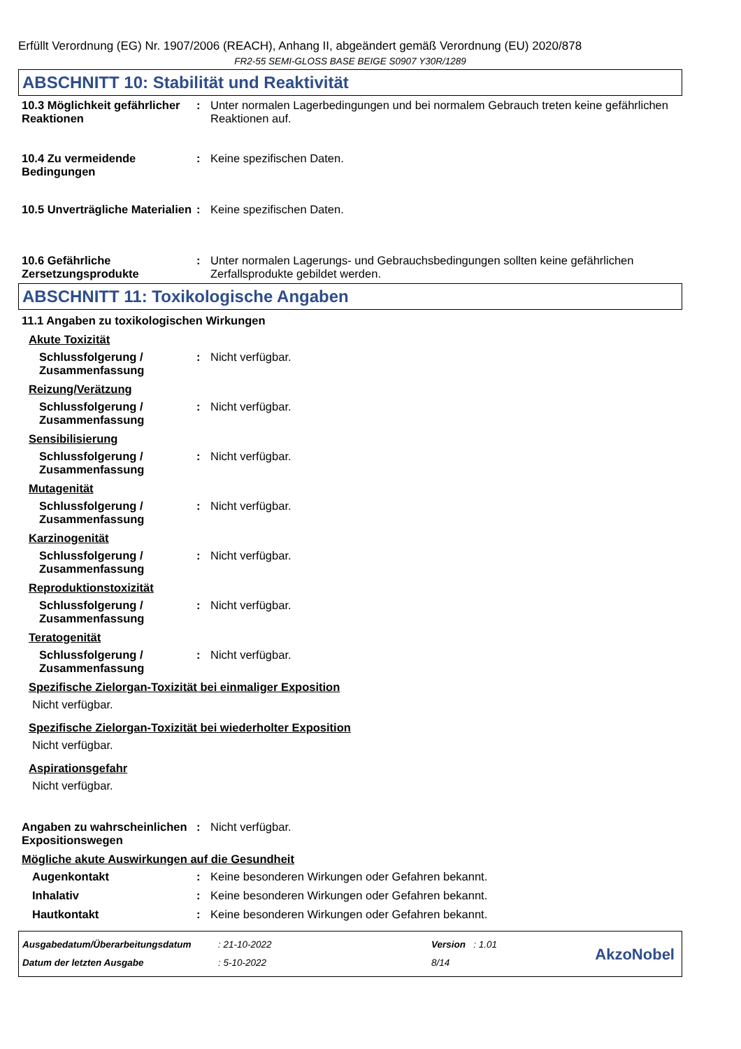Erfüllt Verordnung (EG) Nr. 1907/2006 (REACH), Anhang II, abgeändert gemäß Verordnung (EU) 2020/878
FR2-55 SEMI-GLOSS BASE BEIGE S0907 Y30R/1289
ABSCHNITT 10: Stabilität und Reaktivität
10.3 Möglichkeit gefährlicher Reaktionen
: Unter normalen Lagerbedingungen und bei normalem Gebrauch treten keine gefährlichen Reaktionen auf.
10.4 Zu vermeidende Bedingungen
: Keine spezifischen Daten.
10.5 Unverträgliche Materialien
: Keine spezifischen Daten.
10.6 Gefährliche Zersetzungsprodukte
: Unter normalen Lagerungs- und Gebrauchsbedingungen sollten keine gefährlichen Zerfallsprodukte gebildet werden.
ABSCHNITT 11: Toxikologische Angaben
11.1 Angaben zu toxikologischen Wirkungen
Akute Toxizität
Schlussfolgerung / Zusammenfassung
: Nicht verfügbar.
Reizung/Verätzung
Schlussfolgerung / Zusammenfassung
: Nicht verfügbar.
Sensibilisierung
Schlussfolgerung / Zusammenfassung
: Nicht verfügbar.
Mutagenität
Schlussfolgerung / Zusammenfassung
: Nicht verfügbar.
Karzinogenität
Schlussfolgerung / Zusammenfassung
: Nicht verfügbar.
Reproduktionstoxizität
Schlussfolgerung / Zusammenfassung
: Nicht verfügbar.
Teratogenität
Schlussfolgerung / Zusammenfassung
: Nicht verfügbar.
Spezifische Zielorgan-Toxizität bei einmaliger Exposition
Nicht verfügbar.
Spezifische Zielorgan-Toxizität bei wiederholter Exposition
Nicht verfügbar.
Aspirationsgefahr
Nicht verfügbar.
Angaben zu wahrscheinlichen Expositionswegen
: Nicht verfügbar.
Mögliche akute Auswirkungen auf die Gesundheit
Augenkontakt : Keine besonderen Wirkungen oder Gefahren bekannt.
Inhalativ : Keine besonderen Wirkungen oder Gefahren bekannt.
Hautkontakt : Keine besonderen Wirkungen oder Gefahren bekannt.
Ausgabedatum/Überarbeitungsdatum
Datum der letzten Ausgabe
: 21-10-2022
: 5-10-2022
Version : 1.01
8/14
AkzoNobel